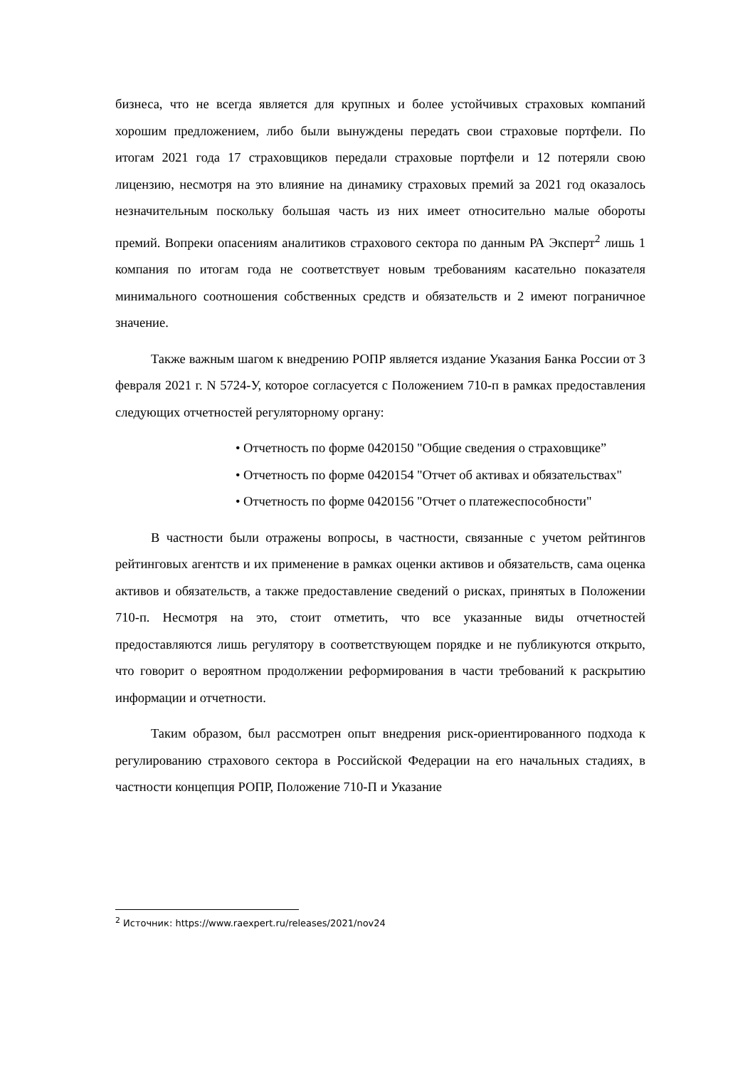бизнеса, что не всегда является для крупных и более устойчивых страховых компаний хорошим предложением, либо были вынуждены передать свои страховые портфели. По итогам 2021 года 17 страховщиков передали страховые портфели и 12 потеряли свою лицензию, несмотря на это влияние на динамику страховых премий за 2021 год оказалось незначительным поскольку большая часть из них имеет относительно малые обороты премий. Вопреки опасениям аналитиков страхового сектора по данным РА Эксперт<sup>2</sup> лишь 1 компания по итогам года не соответствует новым требованиям касательно показателя минимального соотношения собственных средств и обязательств и 2 имеют пограничное значение.
Также важным шагом к внедрению РОПР является издание Указания Банка России от 3 февраля 2021 г. N 5724-У, которое согласуется с Положением 710-п в рамках предоставления следующих отчетностей регуляторному органу:
• Отчетность по форме 0420150 "Общие сведения о страховщике”
• Отчетность по форме 0420154 "Отчет об активах и обязательствах"
• Отчетность по форме 0420156 "Отчет о платежеспособности"
В частности были отражены вопросы, в частности, связанные с учетом рейтингов рейтинговых агентств и их применение в рамках оценки активов и обязательств, сама оценка активов и обязательств, а также предоставление сведений о рисках, принятых в Положении 710-п. Несмотря на это, стоит отметить, что все указанные виды отчетностей предоставляются лишь регулятору в соответствующем порядке и не публикуются открыто, что говорит о вероятном продолжении реформирования в части требований к раскрытию информации и отчетности.
Таким образом, был рассмотрен опыт внедрения риск-ориентированного подхода к регулированию страхового сектора в Российской Федерации на его начальных стадиях, в частности концепция РОПР, Положение 710-П и Указание
<sup>2</sup> Источник: https://www.raexpert.ru/releases/2021/nov24